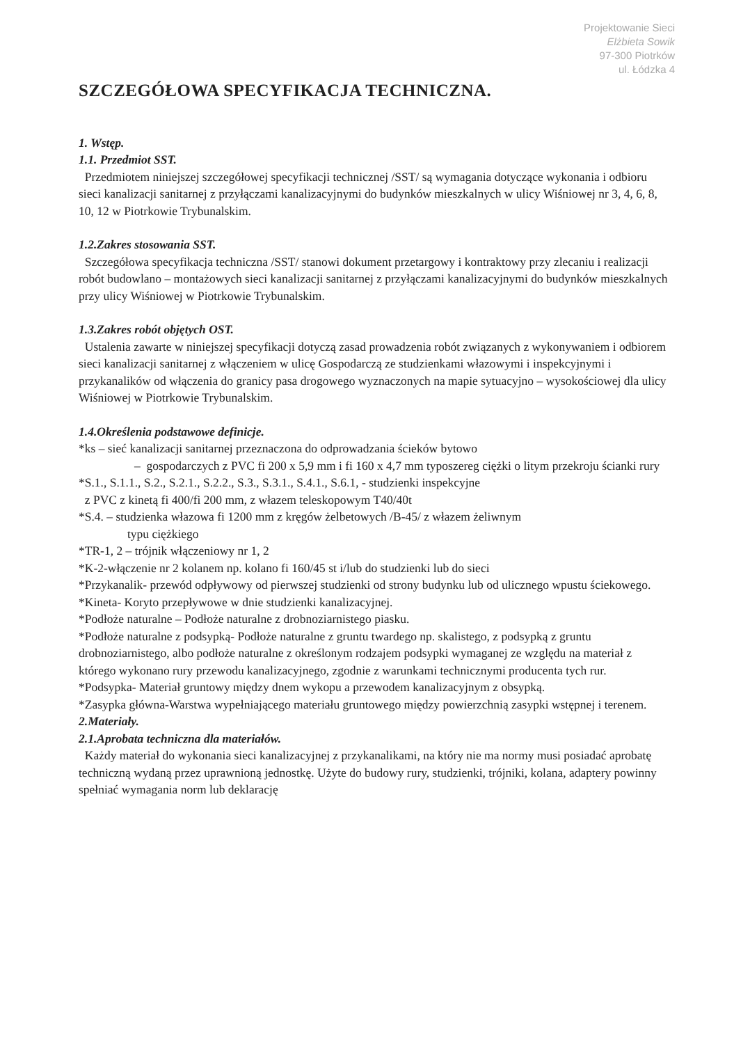Projektowanie Sieci
Elżbieta Sowik
97-300 Piotrków
ul. Łódzka 4
SZCZEGÓŁOWA SPECYFIKACJA TECHNICZNA.
1. Wstęp.
1.1. Przedmiot SST.
Przedmiotem niniejszej szczegółowej specyfikacji technicznej /SST/ są wymagania dotyczące wykonania i odbioru sieci kanalizacji sanitarnej z przyłączami kanalizacyjnymi do budynków mieszkalnych w ulicy Wiśniowej nr 3, 4, 6, 8, 10, 12 w Piotrkowie Trybunalskim.
1.2.Zakres stosowania SST.
Szczegółowa specyfikacja techniczna /SST/ stanowi dokument przetargowy i kontraktowy przy zlecaniu i realizacji robót budowlano – montażowych sieci kanalizacji sanitarnej z przyłączami kanalizacyjnymi do budynków mieszkalnych przy ulicy Wiśniowej w Piotrkowie Trybunalskim.
1.3.Zakres robót objętych OST.
Ustalenia zawarte w niniejszej specyfikacji dotyczą zasad prowadzenia robót związanych z wykonywaniem i odbiorem sieci kanalizacji sanitarnej z włączeniem w ulicę Gospodarczą ze studzienkami włazowymi i inspekcyjnymi i przykanalików od włączenia do granicy pasa drogowego wyznaczonych na mapie sytuacyjno – wysokościowej dla ulicy Wiśniowej w Piotrkowie Trybunalskim.
1.4.Określenia podstawowe definicje.
*ks – sieć kanalizacji sanitarnej przeznaczona do odprowadzania ścieków bytowo
– gospodarczych z PVC fi 200 x 5,9 mm i fi 160 x 4,7 mm typoszereg ciężki o litym przekroju ścianki rury
*S.1., S.1.1., S.2., S.2.1., S.2.2., S.3., S.3.1., S.4.1., S.6.1, - studzienki inspekcyjne
z PVC z kinetą fi 400/fi 200 mm, z włazem teleskopowym T40/40t
*S.4. – studzienka włazowa fi 1200 mm z kręgów żelbetowych /B-45/ z włazem żeliwnym
typu ciężkiego
*TR-1, 2 – trójnik włączeniowy nr 1, 2
*K-2-włączenie nr 2 kolanem np. kolano fi 160/45 st i/lub do studzienki lub do sieci
*Przykanalik- przewód odpływowy od pierwszej studzienki od strony budynku lub od ulicznego wpustu ściekowego.
*Kineta- Koryto przepływowe w dnie studzienki kanalizacyjnej.
*Podłoże naturalne – Podłoże naturalne z drobnoziarnistego piasku.
*Podłoże naturalne z podsypką- Podłoże naturalne z gruntu twardego np. skalistego, z podsypką z gruntu drobnoziarnistego, albo podłoże naturalne z określonym rodzajem podsypki wymaganej ze względu na materiał z którego wykonano rury przewodu kanalizacyjnego, zgodnie z warunkami technicznymi producenta tych rur.
*Podsypka- Materiał gruntowy między dnem wykopu a przewodem kanalizacyjnym z obsypką.
*Zasypka główna-Warstwa wypełniającego materiału gruntowego między powierzchnią zasypki wstępnej i terenem.
2.Materiały.
2.1.Aprobata techniczna dla materiałów.
Każdy materiał do wykonania sieci kanalizacyjnej z przykanalikami, na który nie ma normy musi posiadać aprobatę techniczną wydaną przez uprawnioną jednostkę. Użyte do budowy rury, studzienki, trójniki, kolana, adaptery powinny spełniać wymagania norm lub deklarację